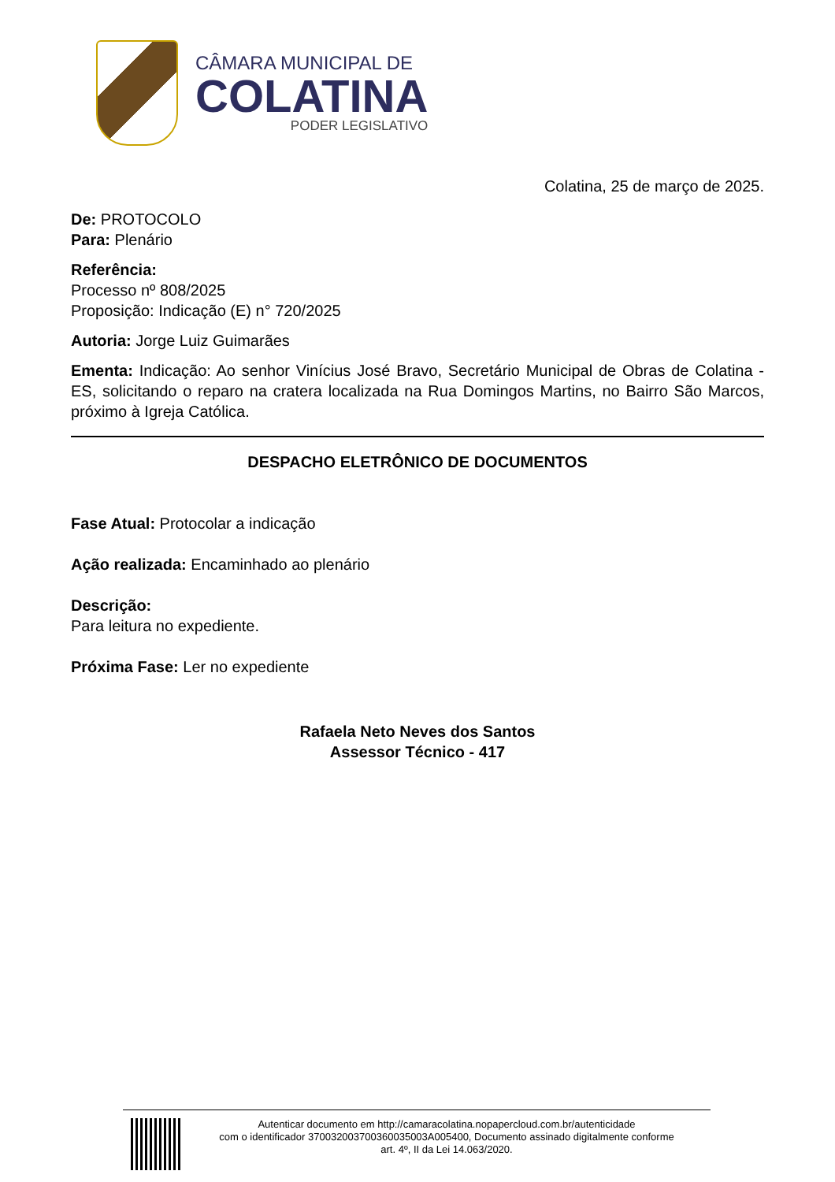CÂMARA MUNICIPAL DE
COLATINA
PODER LEGISLATIVO
Colatina, 25 de março de 2025.
De: PROTOCOLO
Para: Plenário
Referência:
Processo nº 808/2025
Proposição: Indicação (E) n° 720/2025
Autoria: Jorge Luiz Guimarães
Ementa: Indicação: Ao senhor Vinícius José Bravo, Secretário Municipal de Obras de Colatina - ES, solicitando o reparo na cratera localizada na Rua Domingos Martins, no Bairro São Marcos, próximo à Igreja Católica.
DESPACHO ELETRÔNICO DE DOCUMENTOS
Fase Atual: Protocolar a indicação
Ação realizada: Encaminhado ao plenário
Descrição:
Para leitura no expediente.
Próxima Fase: Ler no expediente
Rafaela Neto Neves dos Santos
Assessor Técnico - 417
Autenticar documento em http://camaracolatina.nopapercloud.com.br/autenticidade
com o identificador 370032003700360035003A005400, Documento assinado digitalmente conforme
art. 4º, II da Lei 14.063/2020.